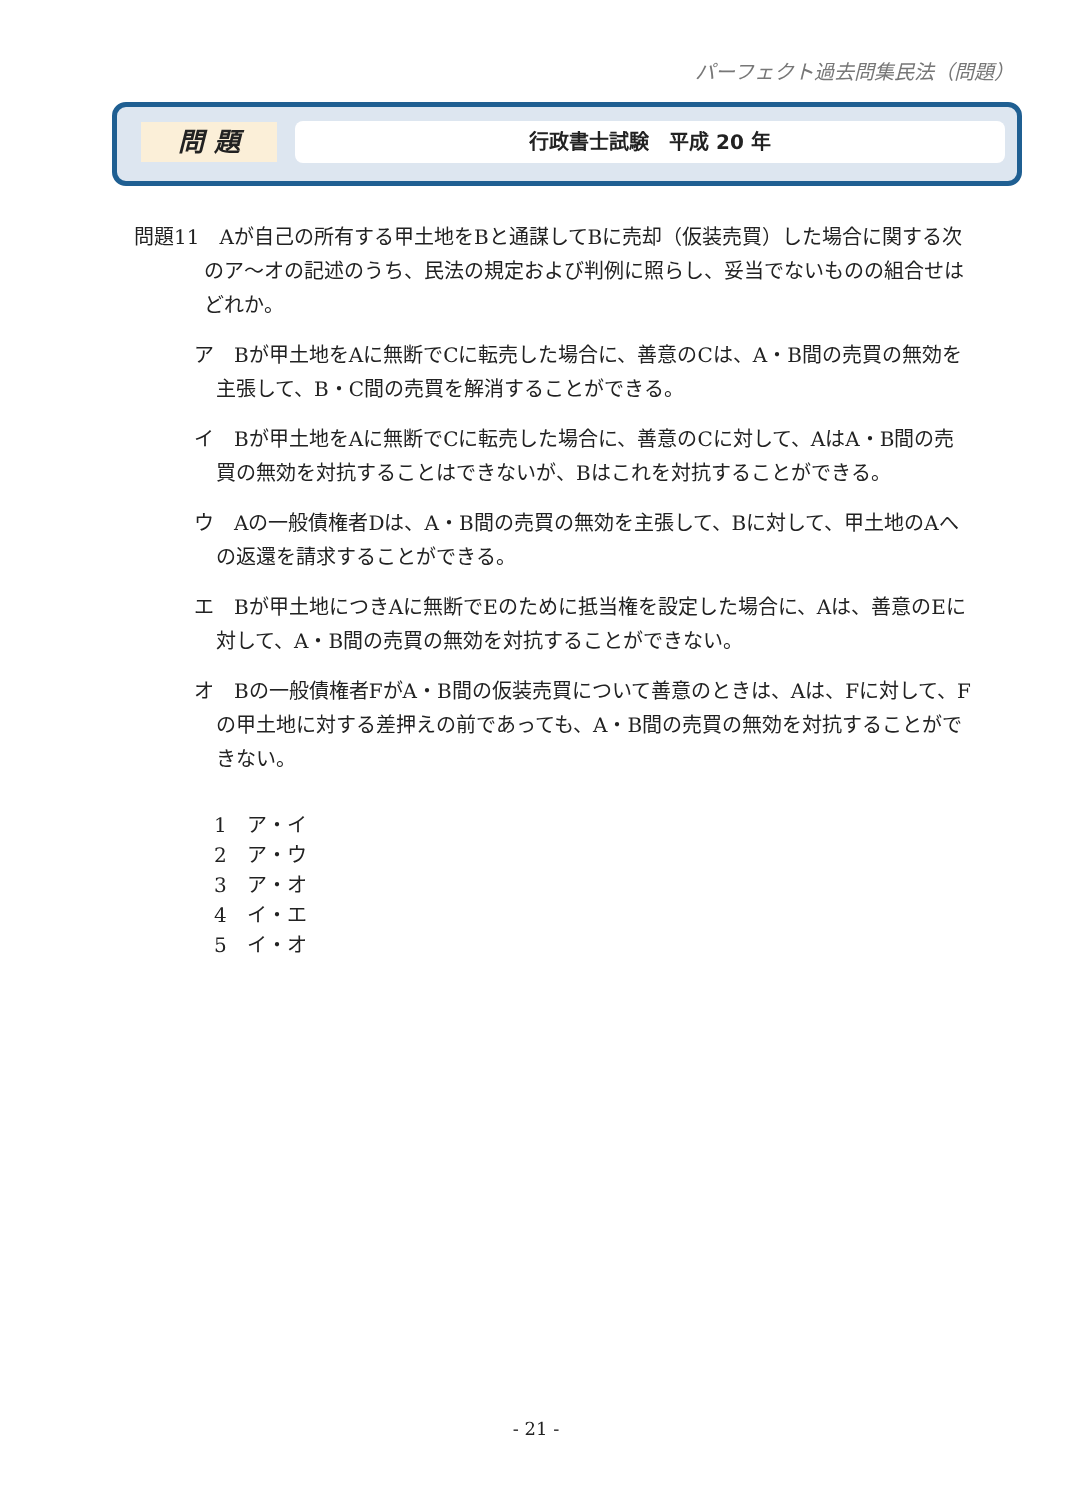パーフェクト過去問集民法（問題）
問 題 行政書士試験　平成 20 年
問題11　Aが自己の所有する甲土地をBと通謀してBに売却（仮装売買）した場合に関する次のア～オの記述のうち、民法の規定および判例に照らし、妥当でないものの組合せはどれか。
ア　Bが甲土地をAに無断でCに転売した場合に、善意のCは、A・B間の売買の無効を主張して、B・C間の売買を解消することができる。
イ　Bが甲土地をAに無断でCに転売した場合に、善意のCに対して、AはA・B間の売買の無効を対抗することはできないが、Bはこれを対抗することができる。
ウ　Aの一般債権者Dは、A・B間の売買の無効を主張して、Bに対して、甲土地のAへの返還を請求することができる。
エ　Bが甲土地につきAに無断でEのために抵当権を設定した場合に、Aは、善意のEに対して、A・B間の売買の無効を対抗することができない。
オ　Bの一般債権者FがA・B間の仮装売買について善意のときは、Aは、Fに対して、Fの甲土地に対する差押えの前であっても、A・B間の売買の無効を対抗することができない。
1　ア・イ
2　ア・ウ
3　ア・オ
4　イ・エ
5　イ・オ
- 21 -